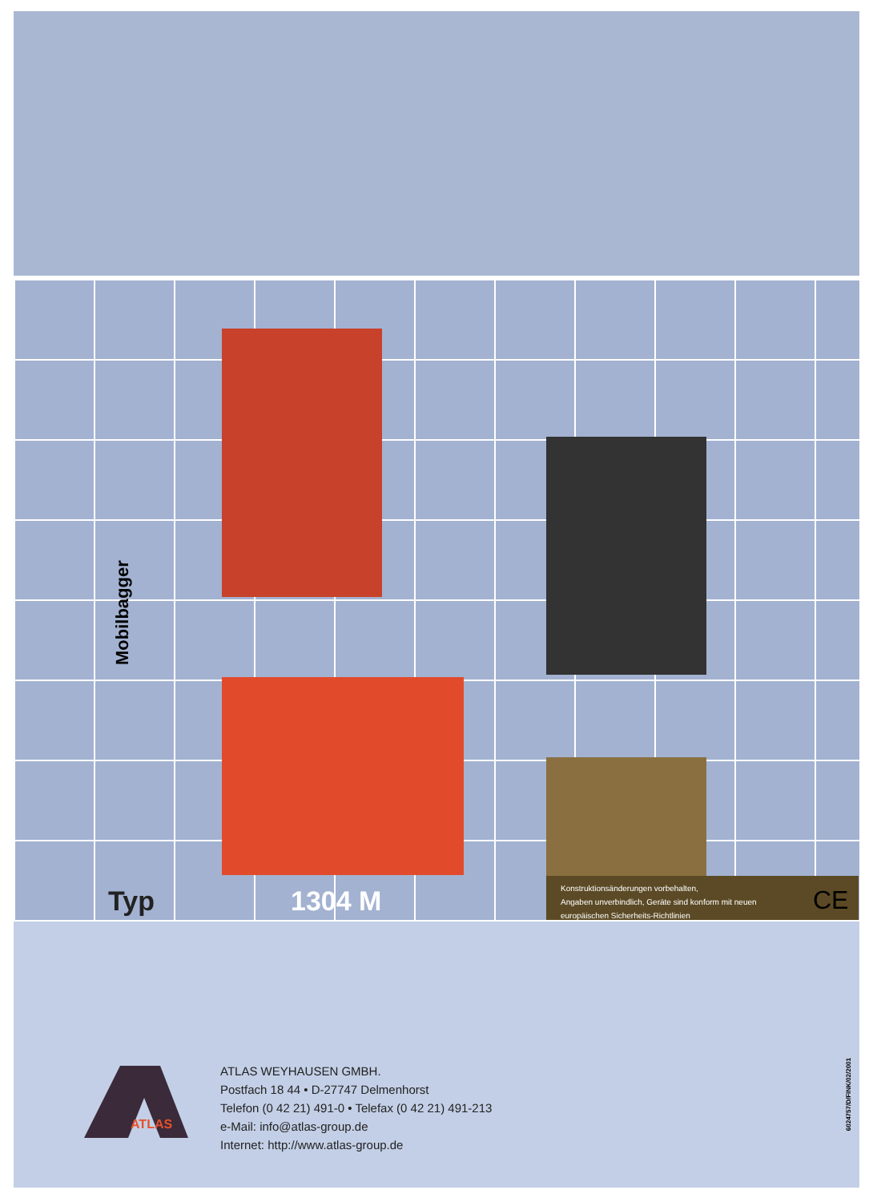Mobilbagger
Typ 1304 M
Konstruktionsänderungen vorbehalten,
Angaben unverbindlich, Geräte sind konform mit neuen
europäischen Sicherheits-Richtlinien
CE
ATLAS
ATLAS WEYHAUSEN GMBH.
Postfach 18 44 • D-27747 Delmenhorst
Telefon (0 42 21) 491-0 • Telefax (0 42 21) 491-213
e-Mail: info@atlas-group.de
Internet: http://www.atlas-group.de
6024757/D/FINK/02/2001